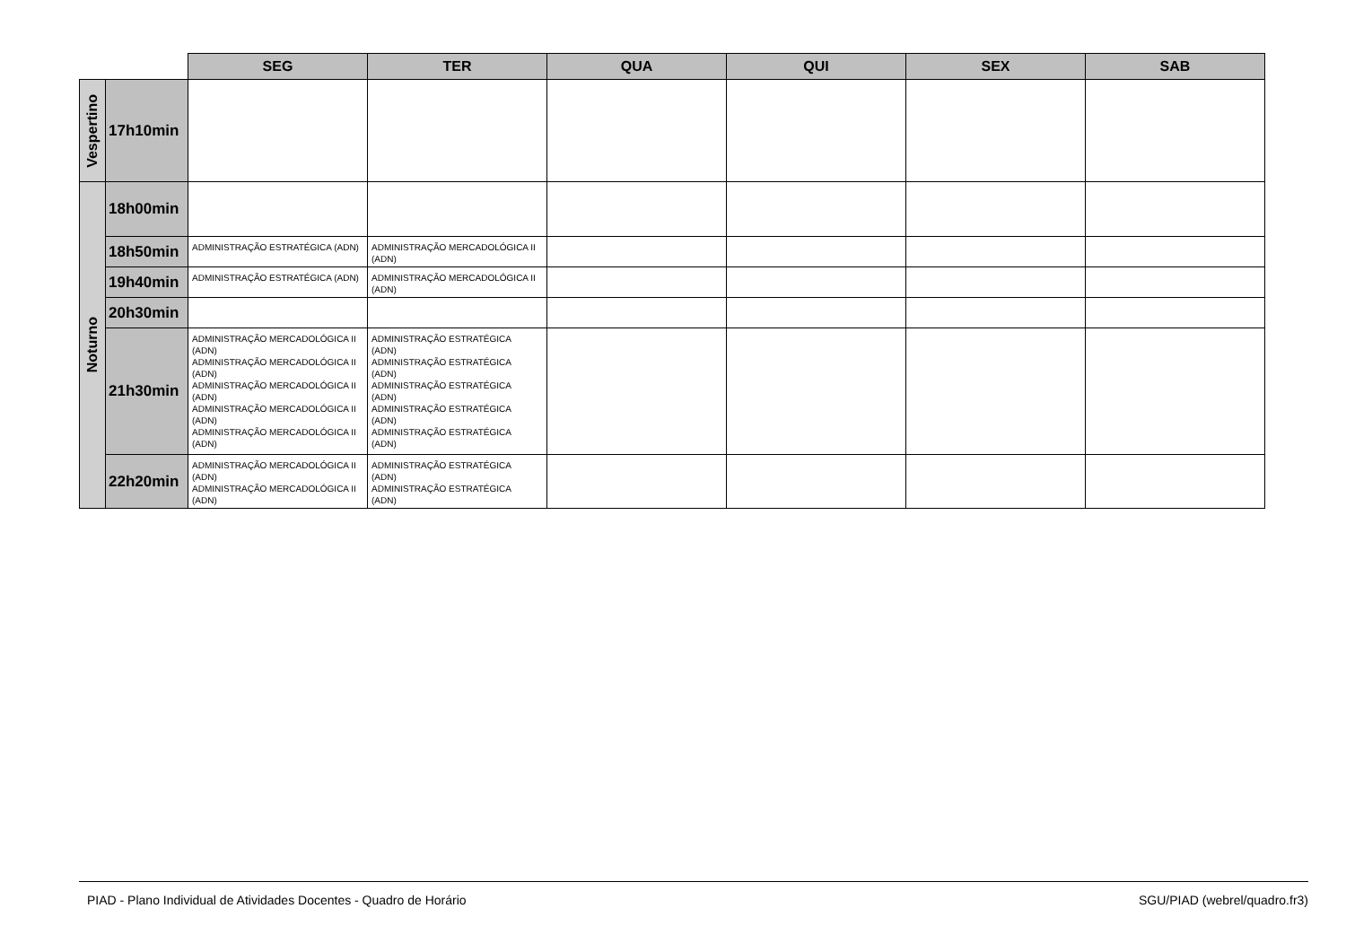| | | SEG | TER | QUA | QUI | SEX | SAB |
| --- | --- | --- | --- | --- | --- | --- | --- |
| Vespertino | 17h10min | | | | | | |
| Noturno | 18h00min | | | | | | |
| | 18h50min | ADMINISTRAÇÃO ESTRATÉGICA (ADN) | ADMINISTRAÇÃO MERCADOLÓGICA II (ADN) | | | | |
| | 19h40min | ADMINISTRAÇÃO ESTRATÉGICA (ADN) | ADMINISTRAÇÃO MERCADOLÓGICA II (ADN) | | | | |
| | 20h30min | | | | | | |
| | 21h30min | ADMINISTRAÇÃO MERCADOLÓGICA II (ADN) ADMINISTRAÇÃO MERCADOLÓGICA II (ADN) ADMINISTRAÇÃO MERCADOLÓGICA II (ADN) ADMINISTRAÇÃO MERCADOLÓGICA II (ADN) ADMINISTRAÇÃO MERCADOLÓGICA II (ADN) | ADMINISTRAÇÃO ESTRATÉGICA (ADN) ADMINISTRAÇÃO ESTRATÉGICA (ADN) ADMINISTRAÇÃO ESTRATÉGICA (ADN) ADMINISTRAÇÃO ESTRATÉGICA (ADN) ADMINISTRAÇÃO ESTRATÉGICA (ADN) | | | | |
| | 22h20min | ADMINISTRAÇÃO MERCADOLÓGICA II (ADN) ADMINISTRAÇÃO MERCADOLÓGICA II (ADN) | ADMINISTRAÇÃO ESTRATÉGICA (ADN) ADMINISTRAÇÃO ESTRATÉGICA (ADN) | | | | |
PIAD - Plano Individual de Atividades Docentes - Quadro de Horário SGU/PIAD (webrel/quadro.fr3)